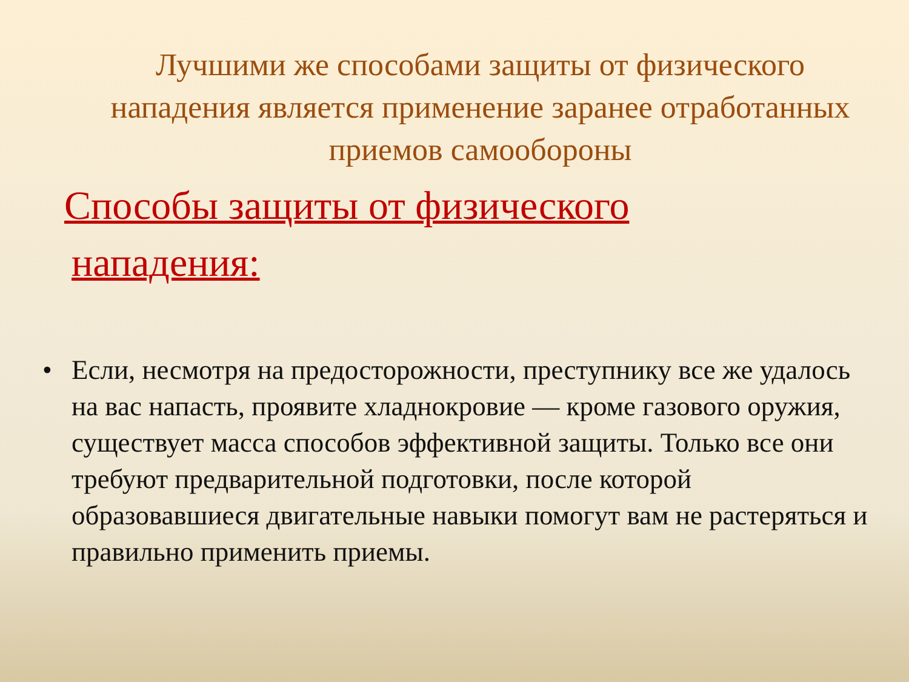Лучшими же способами защиты от физического нападения является применение заранее отработанных приемов самообороны
Способы защиты от физического
нападения:
• Если, несмотря на предосторожности, преступнику все же удалось на вас напасть, проявите хладнокровие — кроме газового оружия, существует масса способов эффективной защиты. Только все они требуют предварительной подготовки, после которой образовавшиеся двигательные навыки помогут вам не растеряться и правильно применить приемы.